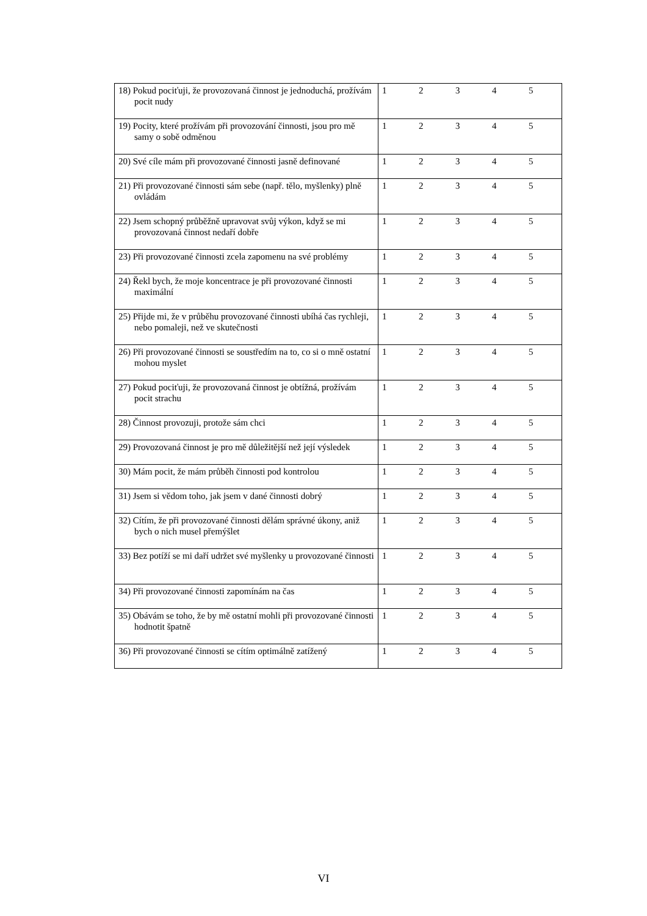| 18) Pokud pociťuji, že provozovaná činnost je jednoduchá, prožívám pocit nudy | 1 | 2 | 3 | 4 | 5 |
| 19) Pocity, které prožívám při provozování činnosti, jsou pro mě samy o sobě odměnou | 1 | 2 | 3 | 4 | 5 |
| 20) Své cíle mám při provozované činnosti jasně definované | 1 | 2 | 3 | 4 | 5 |
| 21) Při provozované činnosti sám sebe (např. tělo, myšlenky) plně ovládám | 1 | 2 | 3 | 4 | 5 |
| 22) Jsem schopný průběžně upravovat svůj výkon, když se mi provozovaná činnost nedaří dobře | 1 | 2 | 3 | 4 | 5 |
| 23) Při provozované činnosti zcela zapomenu na své problémy | 1 | 2 | 3 | 4 | 5 |
| 24) Řekl bych, že moje koncentrace je při provozované činnosti maximální | 1 | 2 | 3 | 4 | 5 |
| 25) Přijde mi, že v průběhu provozované činnosti ubíhá čas rychleji, nebo pomaleji, než ve skutečnosti | 1 | 2 | 3 | 4 | 5 |
| 26) Při provozované činnosti se soustředím na to, co si o mně ostatní mohou myslet | 1 | 2 | 3 | 4 | 5 |
| 27) Pokud pociťuji, že provozovaná činnost je obtížná, prožívám pocit strachu | 1 | 2 | 3 | 4 | 5 |
| 28) Činnost provozuji, protože sám chci | 1 | 2 | 3 | 4 | 5 |
| 29) Provozovaná činnost je pro mě důležitější než její výsledek | 1 | 2 | 3 | 4 | 5 |
| 30) Mám pocit, že mám průběh činnosti pod kontrolou | 1 | 2 | 3 | 4 | 5 |
| 31) Jsem si vědom toho, jak jsem v dané činnosti dobrý | 1 | 2 | 3 | 4 | 5 |
| 32) Cítím, že při provozované činnosti dělám správné úkony, aniž bych o nich musel přemýšlet | 1 | 2 | 3 | 4 | 5 |
| 33) Bez potíží se mi daří udržet své myšlenky u provozované činnosti | 1 | 2 | 3 | 4 | 5 |
| 34) Při provozované činnosti zapomínám na čas | 1 | 2 | 3 | 4 | 5 |
| 35) Obávám se toho, že by mě ostatní mohli při provozované činnosti hodnotit špatně | 1 | 2 | 3 | 4 | 5 |
| 36) Při provozované činnosti se cítím optimálně zatížený | 1 | 2 | 3 | 4 | 5 |
VI